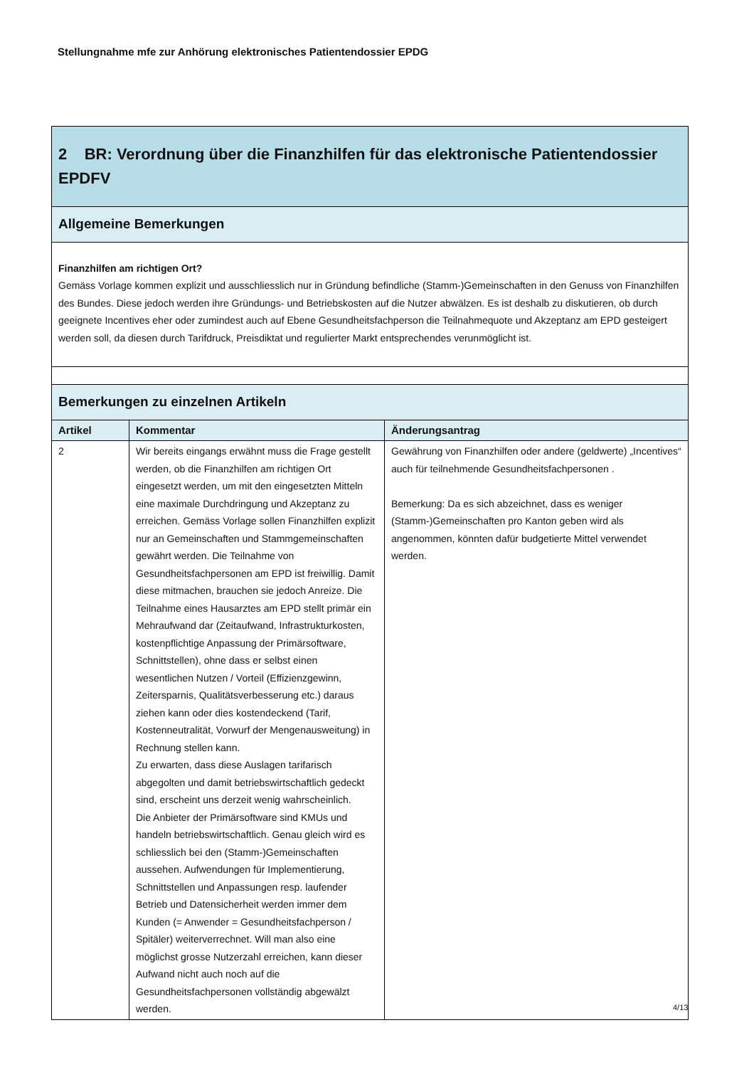Stellungnahme mfe zur Anhörung elektronisches Patientendossier EPDG
| 2 BR: Verordnung über die Finanzhilfen für das elektronische Patientendossier EPDFV | | |
| Allgemeine Bemerkungen | | |
| Finanzhilfen am richtigen Ort? Gemäss Vorlage kommen explizit und ausschliesslich nur in Gründung befindliche (Stamm-)Gemeinschaften in den Genuss von Finanzhilfen des Bundes. Diese jedoch werden ihre Gründungs- und Betriebskosten auf die Nutzer abwälzen. Es ist deshalb zu diskutieren, ob durch geeignete Incentives eher oder zumindest auch auf Ebene Gesundheitsfachperson die Teilnahmequote und Akzeptanz am EPD gesteigert werden soll, da diesen durch Tarifdruck, Preisdiktat und regulierter Markt entsprechendes verunmöglicht ist. | | |
| Bemerkungen zu einzelnen Artikeln | | |
| Artikel | Kommentar | Änderungsantrag |
| 2 | Wir bereits eingangs erwähnt muss die Frage gestellt werden, ob die Finanzhilfen am richtigen Ort eingesetzt werden, um mit den eingesetzten Mitteln eine maximale Durchdringung und Akzeptanz zu erreichen. Gemäss Vorlage sollen Finanzhilfen explizit nur an Gemeinschaften und Stammgemeinschaften gewährt werden. Die Teilnahme von Gesundheitsfachpersonen am EPD ist freiwillig. Damit diese mitmachen, brauchen sie jedoch Anreize. Die Teilnahme eines Hausarztes am EPD stellt primär ein Mehraufwand dar (Zeitaufwand, Infrastrukturkosten, kostenpflichtige Anpassung der Primärsoftware, Schnittstellen), ohne dass er selbst einen wesentlichen Nutzen / Vorteil (Effizienzgewinn, Zeitersparnis, Qualitätsverbesserung etc.) daraus ziehen kann oder dies kostendeckend (Tarif, Kostenneutralität, Vorwurf der Mengenausweitung) in Rechnung stellen kann. Zu erwarten, dass diese Auslagen tarifarisch abgegolten und damit betriebswirtschaftlich gedeckt sind, erscheint uns derzeit wenig wahrscheinlich. Die Anbieter der Primärsoftware sind KMUs und handeln betriebswirtschaftlich. Genau gleich wird es schliesslich bei den (Stamm-)Gemeinschaften aussehen. Aufwendungen für Implementierung, Schnittstellen und Anpassungen resp. laufender Betrieb und Datensicherheit werden immer dem Kunden (= Anwender = Gesundheitsfachperson / Spitäler) weiterverrechnet. Will man also eine möglichst grosse Nutzerzahl erreichen, kann dieser Aufwand nicht auch noch auf die Gesundheitsfachpersonen vollständig abgewälzt werden. | Gewährung von Finanzhilfen oder andere (geldwerte) „Incentives“ auch für teilnehmende Gesundheitsfachpersonen . Bemerkung: Da es sich abzeichnet, dass es weniger (Stamm-)Gemeinschaften pro Kanton geben wird als angenommen, könnten dafür budgetierte Mittel verwendet werden. |
4/13